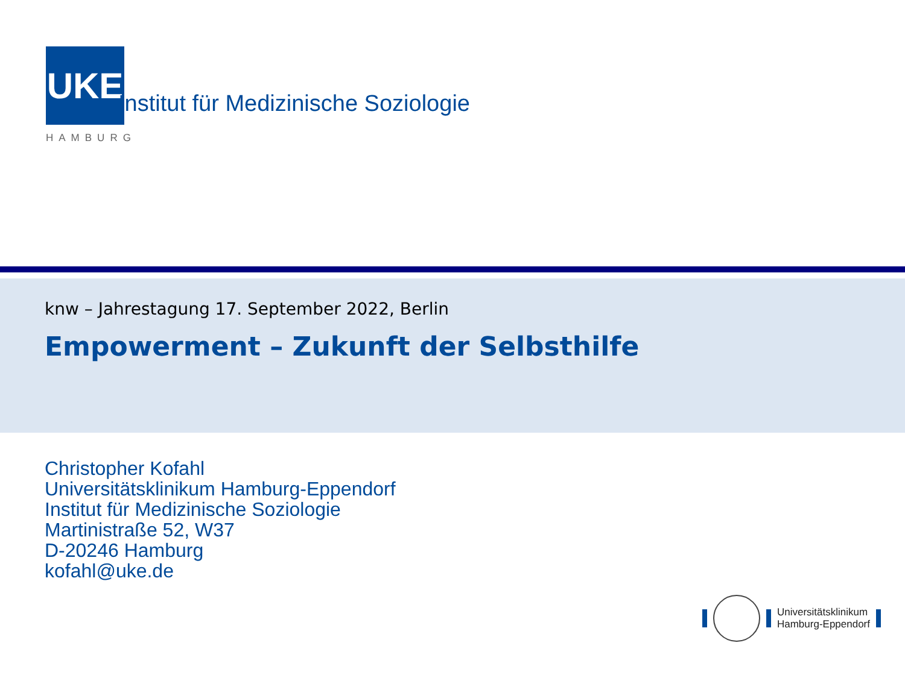UKE
HAMBURG
Institut für Medizinische Soziologie
knw – Jahrestagung 17. September 2022, Berlin
Empowerment – Zukunft der Selbsthilfe
Christopher Kofahl
Universitätsklinikum Hamburg-Eppendorf
Institut für Medizinische Soziologie
Martinistraße 52, W37
D-20246 Hamburg
kofahl@uke.de
Universitätsklinikum
Hamburg-Eppendorf